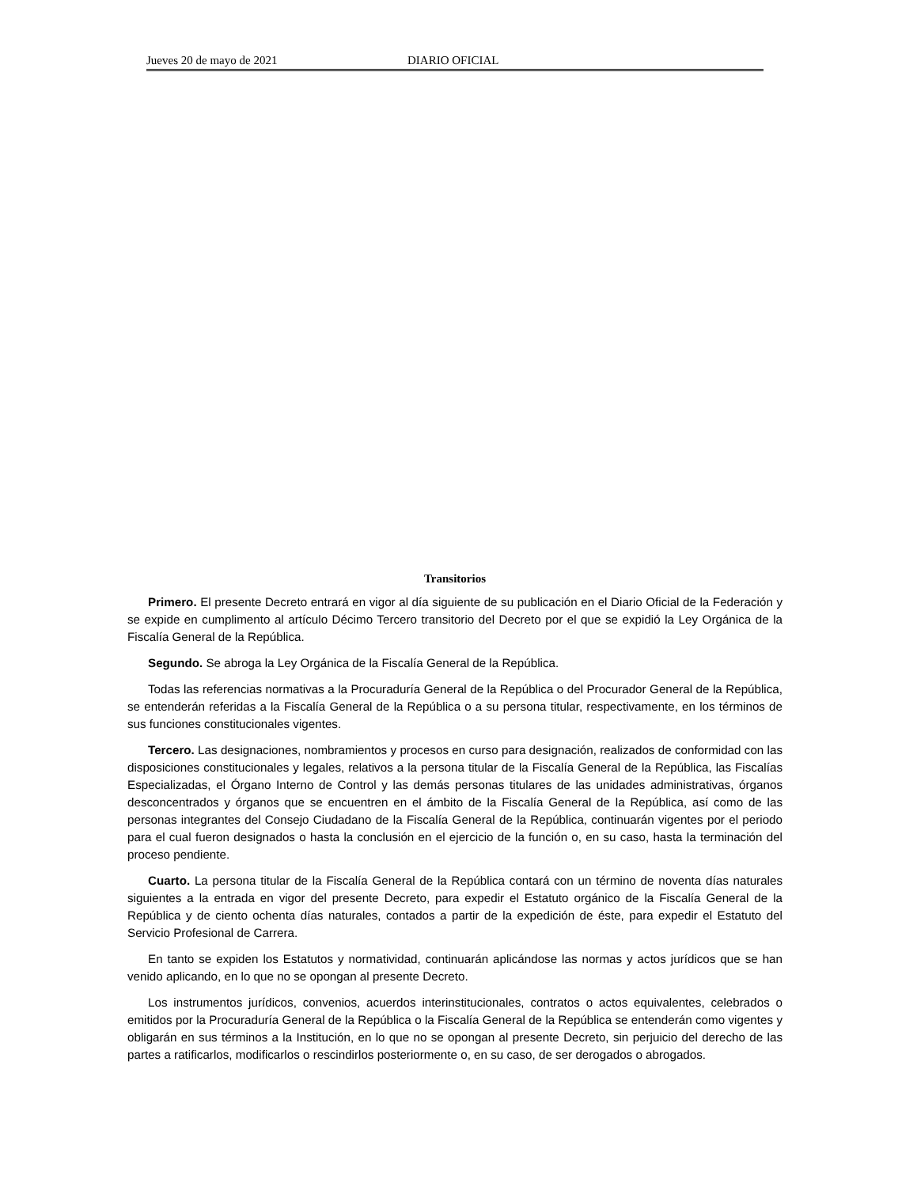Jueves 20 de mayo de 2021 DIARIO OFICIAL
Transitorios
Primero. El presente Decreto entrará en vigor al día siguiente de su publicación en el Diario Oficial de la Federación y se expide en cumplimento al artículo Décimo Tercero transitorio del Decreto por el que se expidió la Ley Orgánica de la Fiscalía General de la República.
Segundo. Se abroga la Ley Orgánica de la Fiscalía General de la República.
Todas las referencias normativas a la Procuraduría General de la República o del Procurador General de la República, se entenderán referidas a la Fiscalía General de la República o a su persona titular, respectivamente, en los términos de sus funciones constitucionales vigentes.
Tercero. Las designaciones, nombramientos y procesos en curso para designación, realizados de conformidad con las disposiciones constitucionales y legales, relativos a la persona titular de la Fiscalía General de la República, las Fiscalías Especializadas, el Órgano Interno de Control y las demás personas titulares de las unidades administrativas, órganos desconcentrados y órganos que se encuentren en el ámbito de la Fiscalía General de la República, así como de las personas integrantes del Consejo Ciudadano de la Fiscalía General de la República, continuarán vigentes por el periodo para el cual fueron designados o hasta la conclusión en el ejercicio de la función o, en su caso, hasta la terminación del proceso pendiente.
Cuarto. La persona titular de la Fiscalía General de la República contará con un término de noventa días naturales siguientes a la entrada en vigor del presente Decreto, para expedir el Estatuto orgánico de la Fiscalía General de la República y de ciento ochenta días naturales, contados a partir de la expedición de éste, para expedir el Estatuto del Servicio Profesional de Carrera.
En tanto se expiden los Estatutos y normatividad, continuarán aplicándose las normas y actos jurídicos que se han venido aplicando, en lo que no se opongan al presente Decreto.
Los instrumentos jurídicos, convenios, acuerdos interinstitucionales, contratos o actos equivalentes, celebrados o emitidos por la Procuraduría General de la República o la Fiscalía General de la República se entenderán como vigentes y obligarán en sus términos a la Institución, en lo que no se opongan al presente Decreto, sin perjuicio del derecho de las partes a ratificarlos, modificarlos o rescindirlos posteriormente o, en su caso, de ser derogados o abrogados.